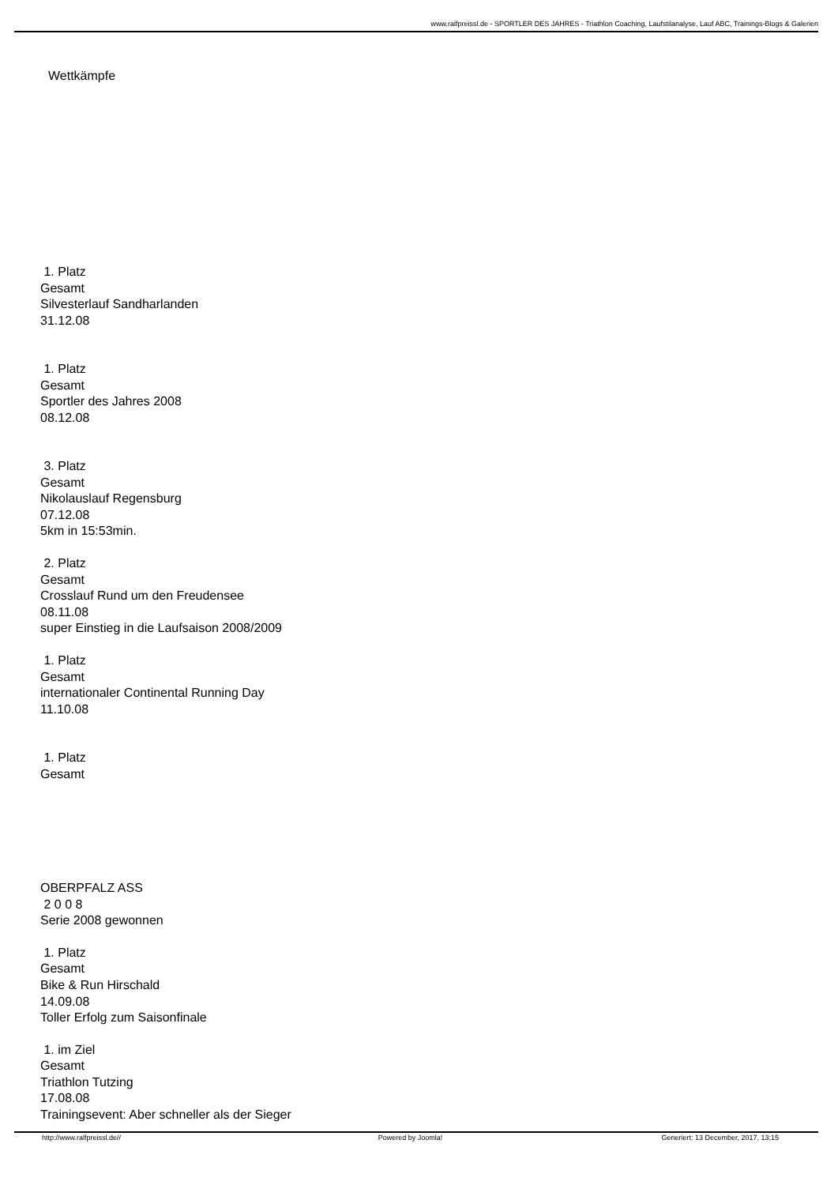www.ralfpreissl.de - SPORTLER DES JAHRES - Triathlon Coaching, Laufstilanalyse, Lauf ABC, Trainings-Blogs & Galerien
Wettkämpfe
1. Platz
Gesamt
Silvesterlauf Sandharlanden
31.12.08
1. Platz
Gesamt
Sportler des Jahres 2008
08.12.08
3. Platz
Gesamt
Nikolauslauf Regensburg
07.12.08
5km in 15:53min.
2. Platz
Gesamt
Crosslauf Rund um den Freudensee
08.11.08
super Einstieg in die Laufsaison 2008/2009
1. Platz
Gesamt
internationaler Continental Running Day
11.10.08
1. Platz
Gesamt
OBERPFALZ ASS
2 0 0 8
Serie 2008 gewonnen
1. Platz
Gesamt
Bike & Run Hirschald
14.09.08
Toller Erfolg zum Saisonfinale
1. im Ziel
Gesamt
Triathlon Tutzing
17.08.08
Trainingsevent: Aber schneller als der Sieger
http://www.ralfpreissl.de// Powered by Joomla! Generiert: 13 December, 2017, 13:15